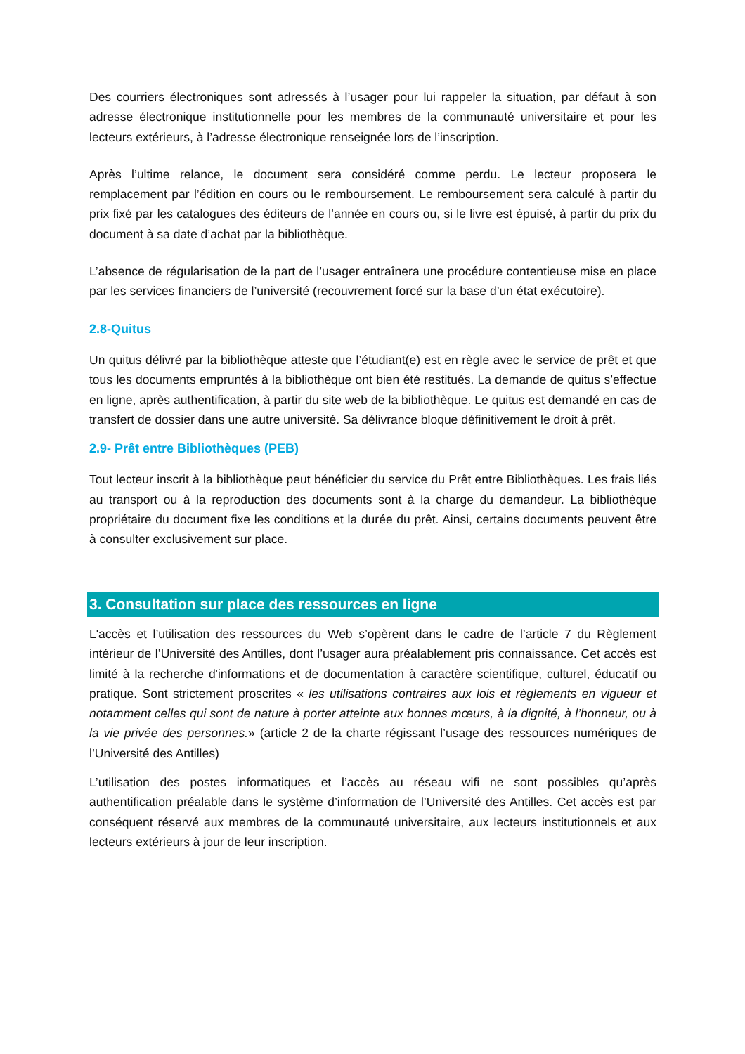Des courriers électroniques sont adressés à l’usager pour lui rappeler la situation, par défaut à son adresse électronique institutionnelle pour les membres de la communauté universitaire et pour les lecteurs extérieurs, à l’adresse électronique renseignée lors de l’inscription.
Après l’ultime relance, le document sera considéré comme perdu. Le lecteur proposera le remplacement par l’édition en cours ou le remboursement. Le remboursement sera calculé à partir du prix fixé par les catalogues des éditeurs de l’année en cours ou, si le livre est épuisé, à partir du prix du document à sa date d’achat par la bibliothèque.
L’absence de régularisation de la part de l’usager entraînera une procédure contentieuse mise en place par les services financiers de l’université (recouvrement forcé sur la base d’un état exécutoire).
2.8-Quitus
Un quitus délivré par la bibliothèque atteste que l’étudiant(e) est en règle avec le service de prêt et que tous les documents empruntés à la bibliothèque ont bien été restitués. La demande de quitus s’effectue en ligne, après authentification, à partir du site web de la bibliothèque. Le quitus est demandé en cas de transfert de dossier dans une autre université. Sa délivrance bloque définitivement le droit à prêt.
2.9- Prêt entre Bibliothèques (PEB)
Tout lecteur inscrit à la bibliothèque peut bénéficier du service du Prêt entre Bibliothèques. Les frais liés au transport ou à la reproduction des documents sont à la charge du demandeur. La bibliothèque propriétaire du document fixe les conditions et la durée du prêt. Ainsi, certains documents peuvent être à consulter exclusivement sur place.
3. Consultation sur place des ressources en ligne
L'accès et l’utilisation des ressources du Web s’opèrent dans le cadre de l’article 7 du Règlement intérieur de l’Université des Antilles, dont l’usager aura préalablement pris connaissance. Cet accès est limité à la recherche d'informations et de documentation à caractère scientifique, culturel, éducatif ou pratique. Sont strictement proscrites « les utilisations contraires aux lois et règlements en vigueur et notamment celles qui sont de nature à porter atteinte aux bonnes mœurs, à la dignité, à l’honneur, ou à la vie privée des personnes.» (article 2 de la charte régissant l’usage des ressources numériques de l’Université des Antilles)
L’utilisation des postes informatiques et l’accès au réseau wifi ne sont possibles qu’après authentification préalable dans le système d’information de l’Université des Antilles. Cet accès est par conséquent réservé aux membres de la communauté universitaire, aux lecteurs institutionnels et aux lecteurs extérieurs à jour de leur inscription.